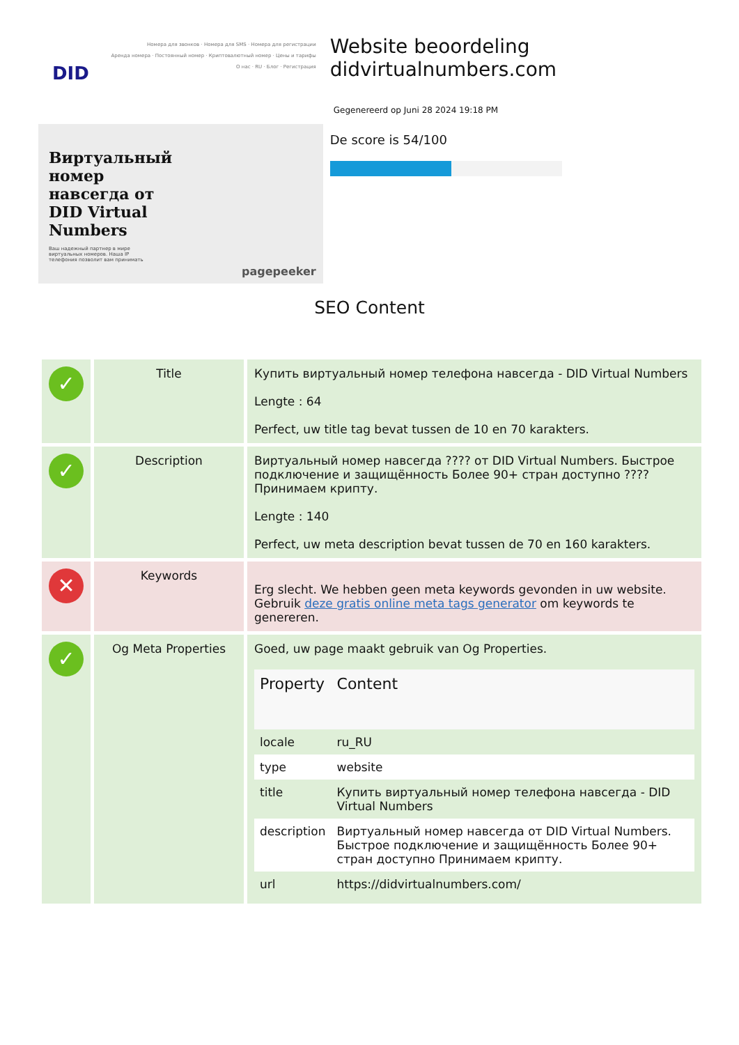Номера для звонков · Номера для SMS · Номера для регистрации
Аренда номера · Постоянный номер · Криптовалютный номер · Цены и тарифы
О нас · RU · Блог · Регистрация
DID
Виртуальный номер навсегда от DID Virtual Numbers
Ваш надежный партнер в мире виртуальных номеров. Наша IP телефония позволит вам принимать
pagepeeker
Website beoordeling didvirtualnumbers.com
Gegenereerd op Juni 28 2024 19:18 PM
De score is 54/100
SEO Content
| ✓ | Title | Купить виртуальный номер телефона навсегда - DID Virtual Numbers Lengte : 64 Perfect, uw title tag bevat tussen de 10 en 70 karakters. |
| ✓ | Description | Виртуальный номер навсегда ???? от DID Virtual Numbers. Быстрое подключение и защищённость Более 90+ стран доступно ???? Принимаем крипту. Lengte : 140 Perfect, uw meta description bevat tussen de 70 en 160 karakters. |
| ✕ | Keywords | Erg slecht. We hebben geen meta keywords gevonden in uw website. Gebruik deze gratis online meta tags generator om keywords te genereren. |
| ✓ | Og Meta Properties | Goed, uw page maakt gebruik van Og Properties. / Property / Content / / --- / --- / / locale / ru_RU / / type / website / / title / Купить виртуальный номер телефона навсегда - DID Virtual Numbers / / description / Виртуальный номер навсегда от DID Virtual Numbers. Быстрое подключение и защищённость Более 90+ стран доступно Принимаем крипту. / / url / https://didvirtualnumbers.com/ / |